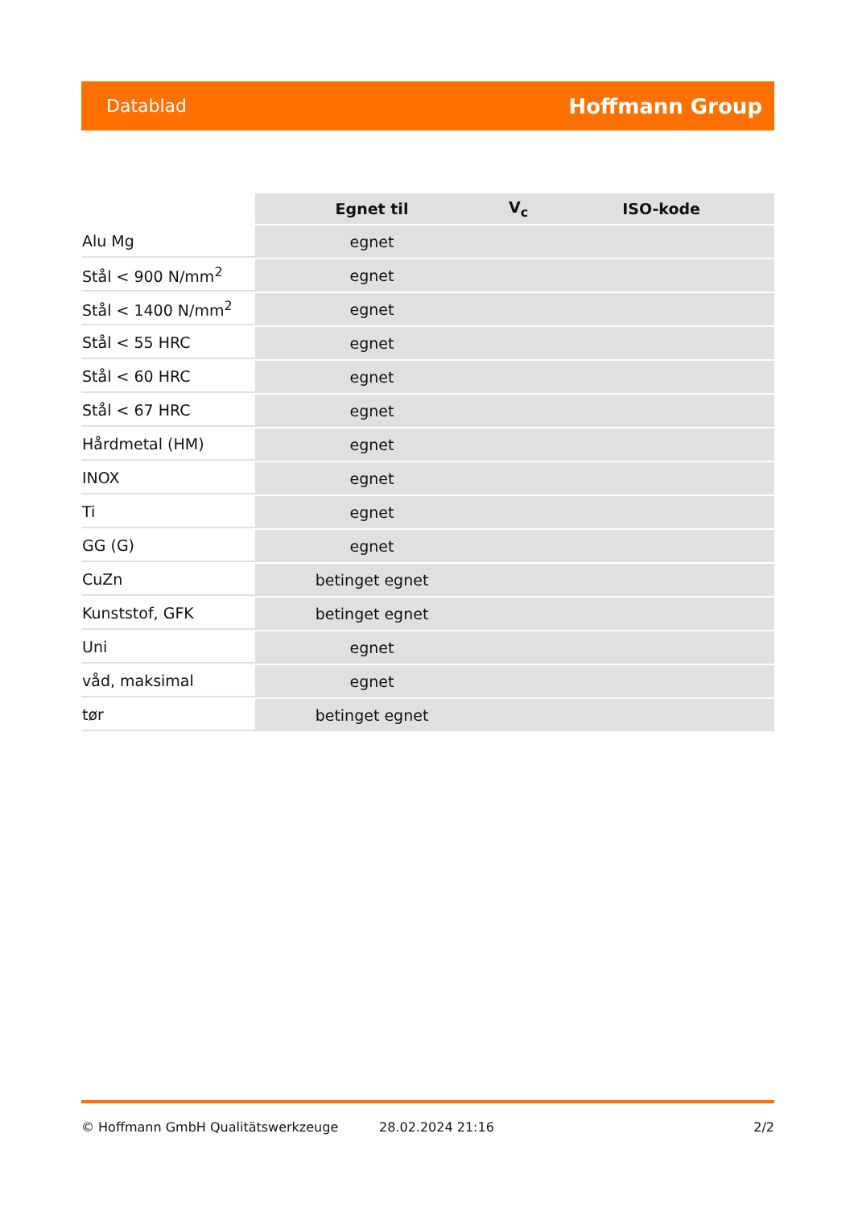Datablad Hoffmann Group
| | Egnet til | V<sub>c</sub> | ISO-kode |
| Alu Mg | egnet | | |
| Stål < 900 N/mm<sup>2</sup> | egnet | | |
| Stål < 1400 N/mm<sup>2</sup> | egnet | | |
| Stål < 55 HRC | egnet | | |
| Stål < 60 HRC | egnet | | |
| Stål < 67 HRC | egnet | | |
| Hårdmetal (HM) | egnet | | |
| INOX | egnet | | |
| Ti | egnet | | |
| GG (G) | egnet | | |
| CuZn | betinget egnet | | |
| Kunststof, GFK | betinget egnet | | |
| Uni | egnet | | |
| våd, maksimal | egnet | | |
| tør | betinget egnet | | |
© Hoffmann GmbH Qualitätswerkzeuge 28.02.2024 21:16 2/2